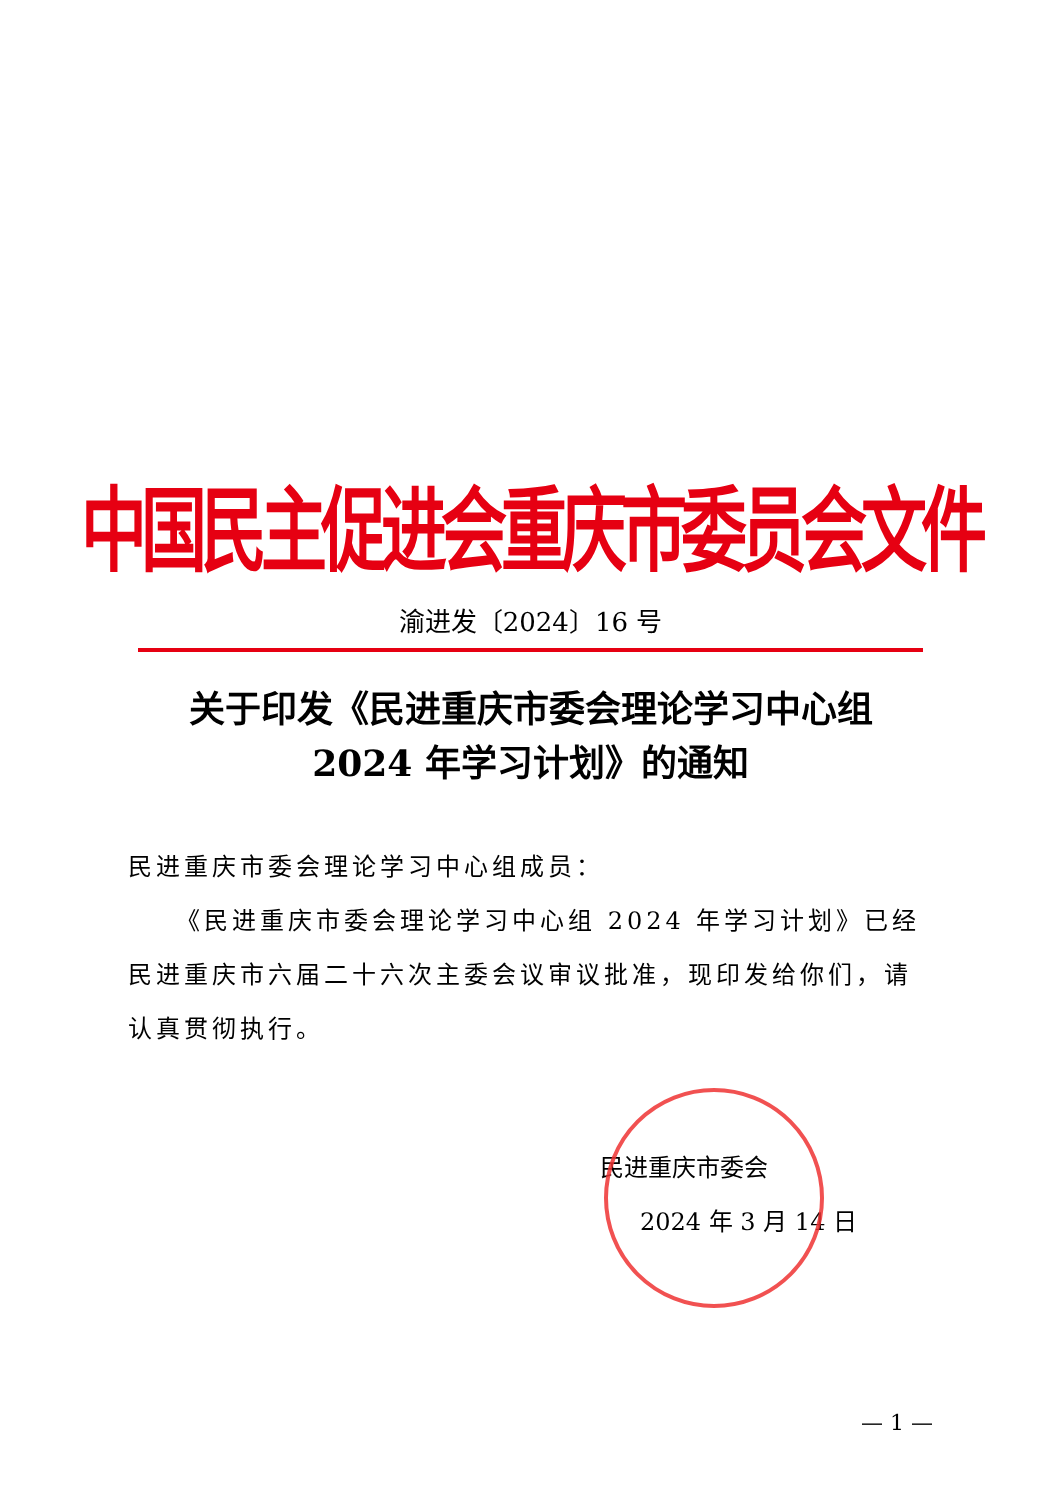中国民主促进会重庆市委员会文件
渝进发〔2024〕16 号
关于印发《民进重庆市委会理论学习中心组
2024 年学习计划》的通知
民进重庆市委会理论学习中心组成员：
《民进重庆市委会理论学习中心组 2024 年学习计划》已经民进重庆市六届二十六次主委会议审议批准，现印发给你们，请认真贯彻执行。
民进重庆市委会
2024 年 3 月 14 日
— 1 —